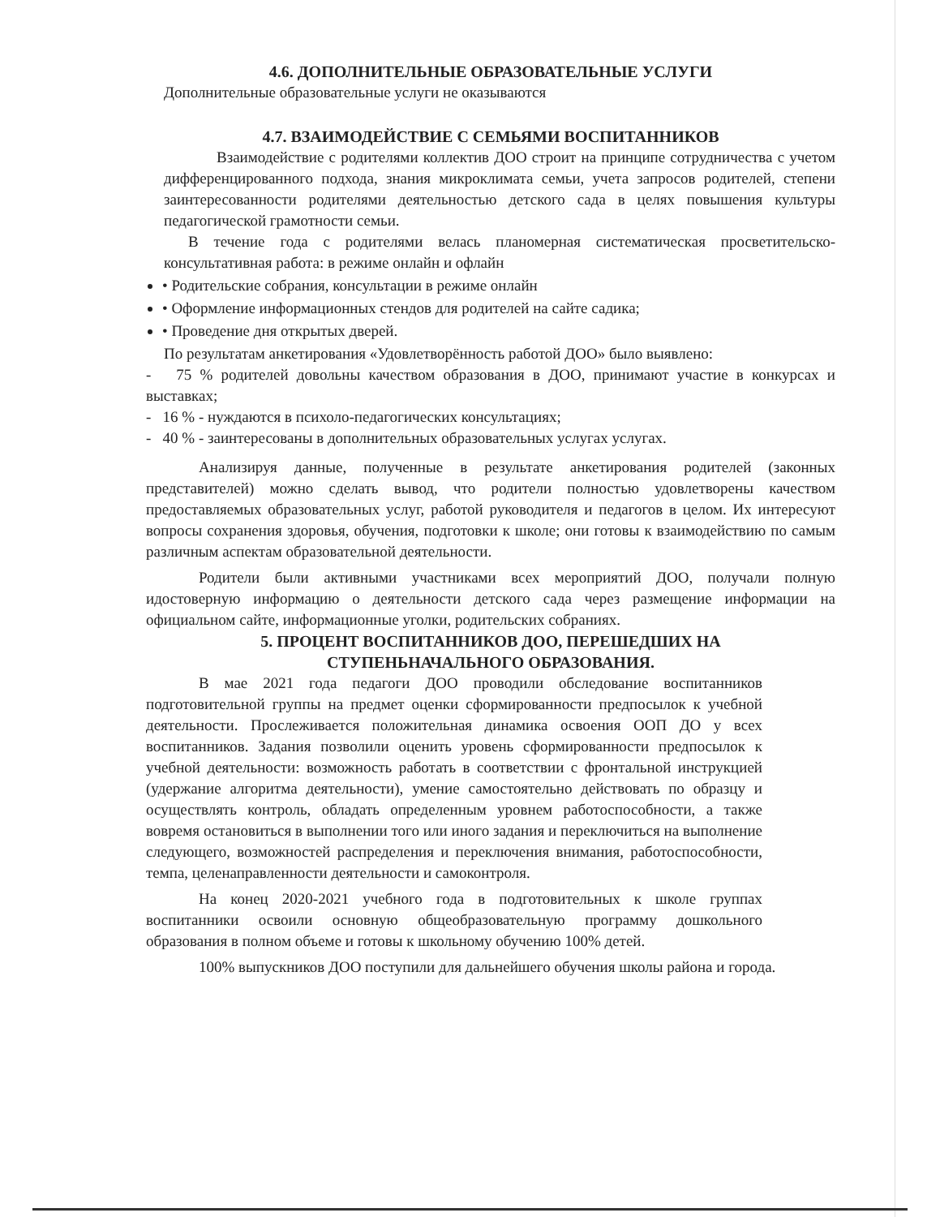4.6. ДОПОЛНИТЕЛЬНЫЕ ОБРАЗОВАТЕЛЬНЫЕ УСЛУГИ
Дополнительные образовательные услуги не оказываются
4.7. ВЗАИМОДЕЙСТВИЕ С СЕМЬЯМИ ВОСПИТАННИКОВ
Взаимодействие с родителями коллектив ДОО строит на принципе сотрудничества с учетом дифференцированного подхода, знания микроклимата семьи, учета запросов родителей, степени заинтересованности родителями деятельностью детского сада в целях повышения культуры педагогической грамотности семьи.
В течение года с родителями велась планомерная систематическая просветительско-консультативная работа: в режиме онлайн и офлайн
• Родительские собрания, консультации в режиме онлайн
• Оформление информационных стендов для родителей на сайте садика;
• Проведение дня открытых дверей.
По результатам анкетирования «Удовлетворённость работой ДОО» было выявлено:
- 75 % родителей довольны качеством образования в ДОО, принимают участие в конкурсах и выставках;
- 16 % - нуждаются в психоло-педагогических консультациях;
- 40 % - заинтересованы в дополнительных образовательных услугах услугах.
Анализируя данные, полученные в результате анкетирования родителей (законных представителей) можно сделать вывод, что родители полностью удовлетворены качеством предоставляемых образовательных услуг, работой руководителя и педагогов в целом. Их интересуют вопросы сохранения здоровья, обучения, подготовки к школе; они готовы к взаимодействию по самым различным аспектам образовательной деятельности.
Родители были активными участниками всех мероприятий ДОО, получали полную идостоверную информацию о деятельности детского сада через размещение информации на официальном сайте, информационные уголки, родительских собраниях.
5. ПРОЦЕНТ ВОСПИТАННИКОВ ДОО, ПЕРЕШЕДШИХ НА
СТУПЕНЬНАЧАЛЬНОГО ОБРАЗОВАНИЯ.
В мае 2021 года педагоги ДОО проводили обследование воспитанников подготовительной группы на предмет оценки сформированности предпосылок к учебной деятельности. Прослеживается положительная динамика освоения ООП ДО у всех воспитанников. Задания позволили оценить уровень сформированности предпосылок к учебной деятельности: возможность работать в соответствии с фронтальной инструкцией (удержание алгоритма деятельности), умение самостоятельно действовать по образцу и осуществлять контроль, обладать определенным уровнем работоспособности, а также вовремя остановиться в выполнении того или иного задания и переключиться на выполнение следующего, возможностей распределения и переключения внимания, работоспособности, темпа, целенаправленности деятельности и самоконтроля.
На конец 2020-2021 учебного года в подготовительных к школе группах воспитанники освоили основную общеобразовательную программу дошкольного образования в полном объеме и готовы к школьному обучению 100% детей.
100% выпускников ДОО поступили для дальнейшего обучения школы района и города.